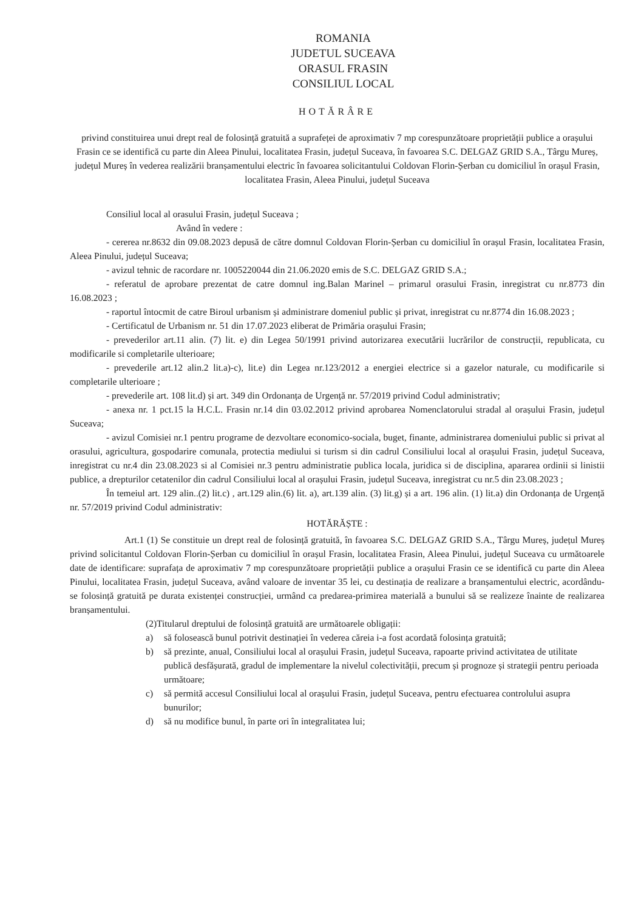ROMANIA
JUDETUL SUCEAVA
ORASUL FRASIN
CONSILIUL LOCAL
HOTĂRÂRE
privind constituirea unui drept real de folosință gratuită a suprafeței de aproximativ 7 mp corespunzătoare proprietății publice a orașului Frasin ce se identifică cu parte din Aleea Pinului, localitatea Frasin, județul Suceava, în favoarea S.C. DELGAZ GRID S.A., Târgu Mureș, județul Mureș în vederea realizării branșamentului electric în favoarea solicitantului Coldovan Florin-Șerban cu domiciliul în orașul Frasin, localitatea Frasin, Aleea Pinului, județul Suceava
Consiliul local al orasului Frasin, județul Suceava ;
Având în vedere :
- cererea nr.8632 din 09.08.2023 depusă de către domnul Coldovan Florin-Șerban cu domiciliul în orașul Frasin, localitatea Frasin, Aleea Pinului, județul Suceava;
- avizul tehnic de racordare nr. 1005220044 din 21.06.2020 emis de S.C. DELGAZ GRID S.A.;
- referatul de aprobare prezentat de catre domnul ing.Balan Marinel – primarul orasului Frasin, inregistrat cu nr.8773 din 16.08.2023 ;
- raportul întocmit de catre Biroul urbanism și administrare domeniul public și privat, inregistrat cu nr.8774 din 16.08.2023 ;
- Certificatul de Urbanism nr. 51 din 17.07.2023 eliberat de Primăria orașului Frasin;
- prevederilor art.11 alin. (7) lit. e) din Legea 50/1991 privind autorizarea executării lucrărilor de construcții, republicata, cu modificarile si completarile ulterioare;
- prevederile art.12 alin.2 lit.a)-c), lit.e) din Legea nr.123/2012 a energiei electrice si a gazelor naturale, cu modificarile si completarile ulterioare ;
- prevederile art. 108 lit.d) și art. 349 din Ordonanța de Urgență nr. 57/2019 privind Codul administrativ;
- anexa nr. 1 pct.15 la H.C.L. Frasin nr.14 din 03.02.2012 privind aprobarea Nomenclatorului stradal al orașului Frasin, județul Suceava;
- avizul Comisiei nr.1 pentru programe de dezvoltare economico-sociala, buget, finante, administrarea domeniului public si privat al orasului, agricultura, gospodarire comunala, protectia mediului si turism si din cadrul Consiliului local al orașului Frasin, județul Suceava, inregistrat cu nr.4 din 23.08.2023 si al Comisiei nr.3 pentru administratie publica locala, juridica si de disciplina, apararea ordinii si linistii publice, a drepturilor cetatenilor din cadrul Consiliului local al orașului Frasin, județul Suceava, inregistrat cu nr.5 din 23.08.2023 ;
În temeiul art. 129 alin..(2) lit.c) , art.129 alin.(6) lit. a), art.139 alin. (3) lit.g) și a art. 196 alin. (1) lit.a) din Ordonanța de Urgență nr. 57/2019 privind Codul administrativ:
HOTĂRĂȘTE :
Art.1 (1) Se constituie un drept real de folosință gratuită, în favoarea S.C. DELGAZ GRID S.A., Târgu Mureș, județul Mureș privind solicitantul Coldovan Florin-Șerban cu domiciliul în orașul Frasin, localitatea Frasin, Aleea Pinului, județul Suceava cu următoarele date de identificare: suprafața de aproximativ 7 mp corespunzătoare proprietății publice a orașului Frasin ce se identifică cu parte din Aleea Pinului, localitatea Frasin, județul Suceava, având valoare de inventar 35 lei, cu destinația de realizare a branșamentului electric, acordându-se folosință gratuită pe durata existenței construcției, urmând ca predarea-primirea materială a bunului să se realizeze înainte de realizarea branșamentului.
(2)Titularul dreptului de folosință gratuită are următoarele obligații:
a) să folosească bunul potrivit destinației în vederea căreia i-a fost acordată folosința gratuită;
b) să prezinte, anual, Consiliului local al orașului Frasin, județul Suceava, rapoarte privind activitatea de utilitate publică desfășurată, gradul de implementare la nivelul colectivității, precum și prognoze și strategii pentru perioada următoare;
c) să permită accesul Consiliului local al orașului Frasin, județul Suceava, pentru efectuarea controlului asupra bunurilor;
d) să nu modifice bunul, în parte ori în integralitatea lui;